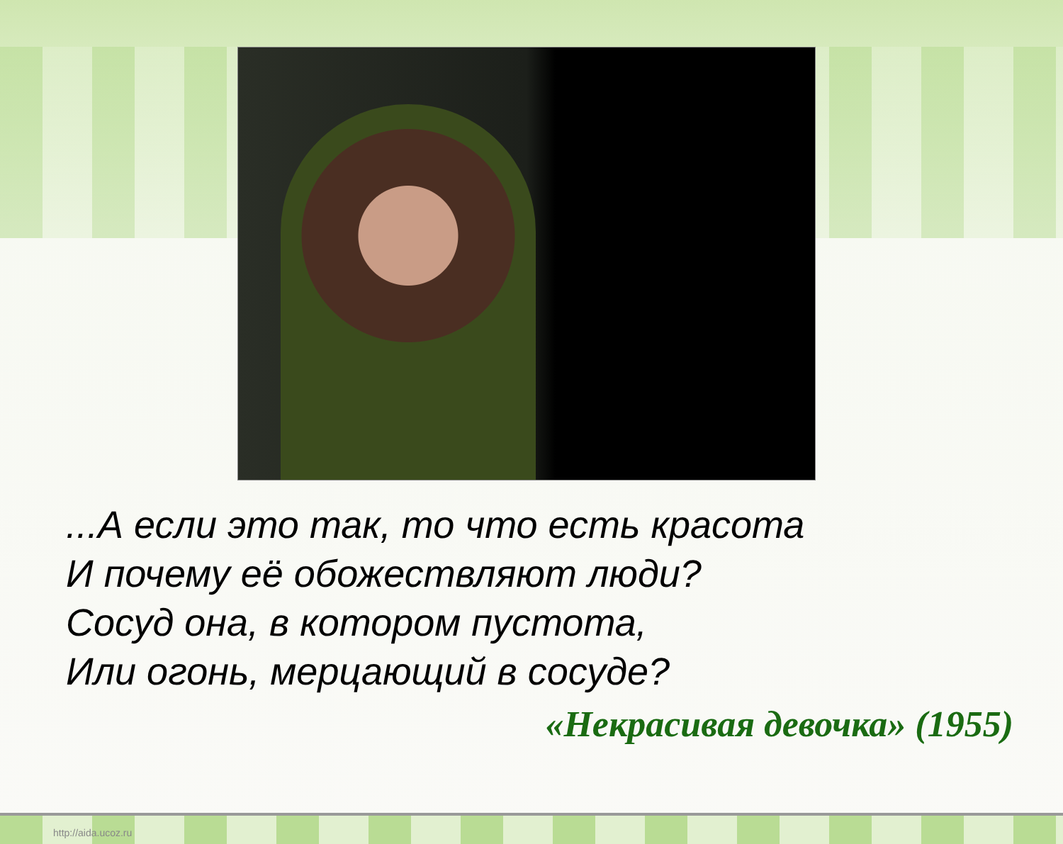...А если это так, то что есть красота
И почему её обожествляют люди?
Сосуд она, в котором пустота,
Или огонь, мерцающий в сосуде?
«Некрасивая девочка» (1955)
http://aida.ucoz.ru